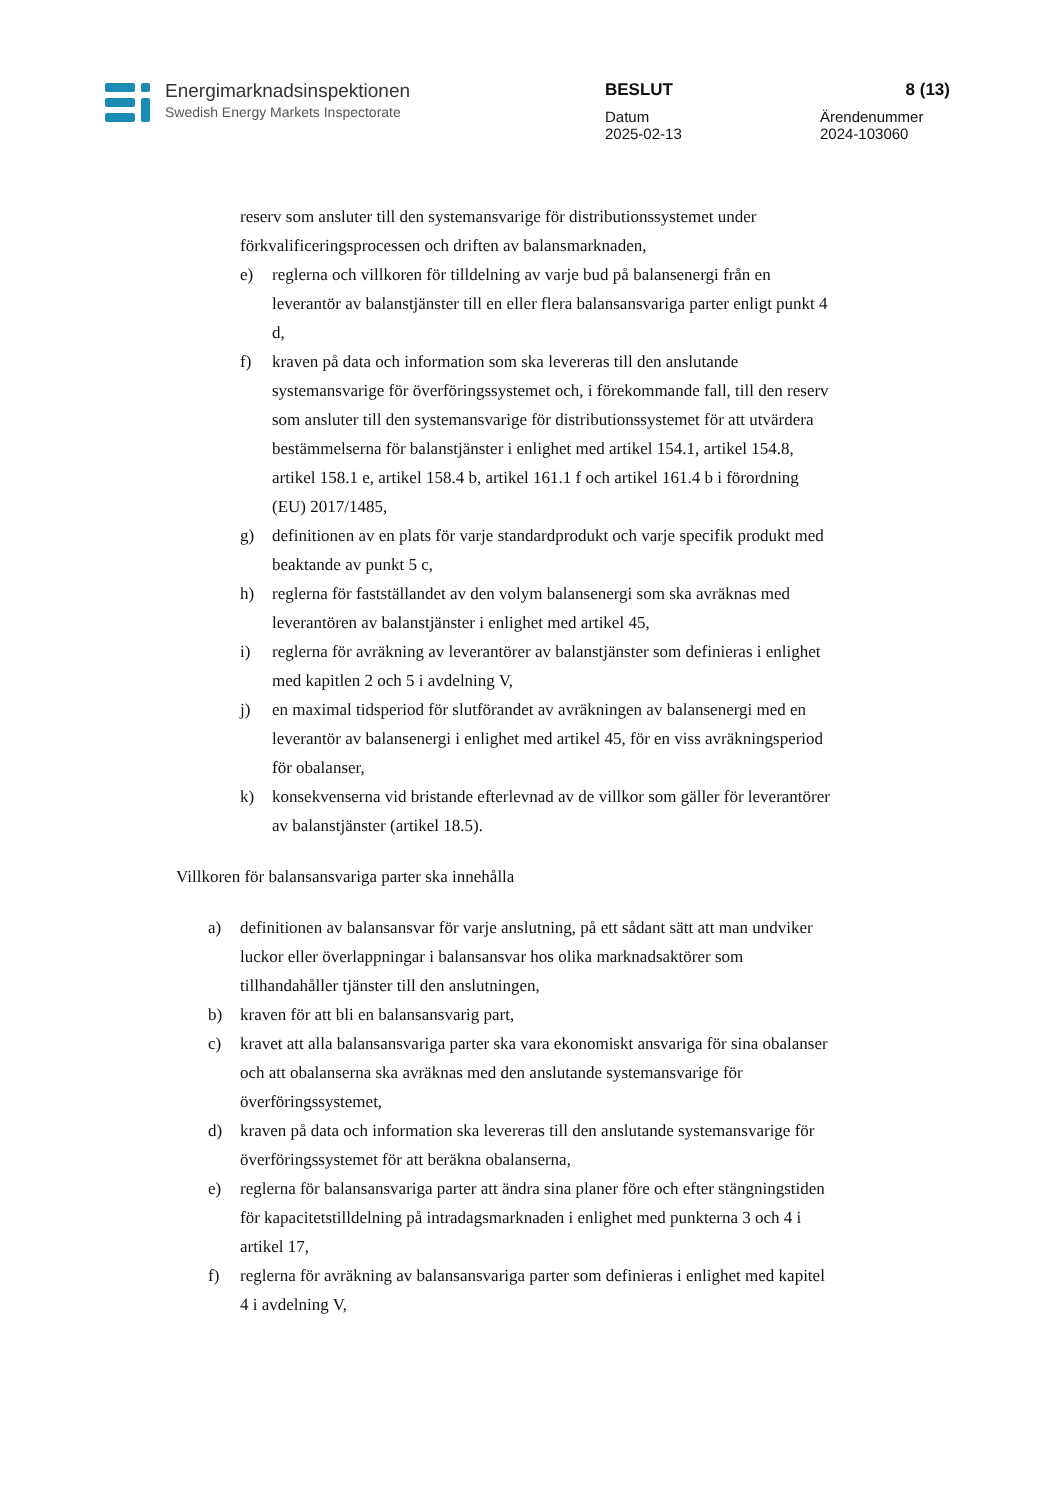Energimarknadsinspektionen
Swedish Energy Markets Inspectorate
BESLUT 8 (13)
Datum
2025-02-13
Ärendenummer
2024-103060
reserv som ansluter till den systemansvarige för distributionssystemet under förkvalificeringsprocessen och driften av balansmarknaden,
e) reglerna och villkoren för tilldelning av varje bud på balansenergi från en leverantör av balanstjänster till en eller flera balansansvariga parter enligt punkt 4 d,
f) kraven på data och information som ska levereras till den anslutande systemansvarige för överföringssystemet och, i förekommande fall, till den reserv som ansluter till den systemansvarige för distributionssystemet för att utvärdera bestämmelserna för balanstjänster i enlighet med artikel 154.1, artikel 154.8, artikel 158.1 e, artikel 158.4 b, artikel 161.1 f och artikel 161.4 b i förordning (EU) 2017/1485,
g) definitionen av en plats för varje standardprodukt och varje specifik produkt med beaktande av punkt 5 c,
h) reglerna för fastställandet av den volym balansenergi som ska avräknas med leverantören av balanstjänster i enlighet med artikel 45,
i) reglerna för avräkning av leverantörer av balanstjänster som definieras i enlighet med kapitlen 2 och 5 i avdelning V,
j) en maximal tidsperiod för slutförandet av avräkningen av balansenergi med en leverantör av balansenergi i enlighet med artikel 45, för en viss avräkningsperiod för obalanser,
k) konsekvenserna vid bristande efterlevnad av de villkor som gäller för leverantörer av balanstjänster (artikel 18.5).
Villkoren för balansansvariga parter ska innehålla
a) definitionen av balansansvar för varje anslutning, på ett sådant sätt att man undviker luckor eller överlappningar i balansansvar hos olika marknadsaktörer som tillhandahåller tjänster till den anslutningen,
b) kraven för att bli en balansansvarig part,
c) kravet att alla balansansvariga parter ska vara ekonomiskt ansvariga för sina obalanser och att obalanserna ska avräknas med den anslutande systemansvarige för överföringssystemet,
d) kraven på data och information ska levereras till den anslutande systemansvarige för överföringssystemet för att beräkna obalanserna,
e) reglerna för balansansvariga parter att ändra sina planer före och efter stängningstiden för kapacitetstilldelning på intradagsmarknaden i enlighet med punkterna 3 och 4 i artikel 17,
f) reglerna för avräkning av balansansvariga parter som definieras i enlighet med kapitel 4 i avdelning V,